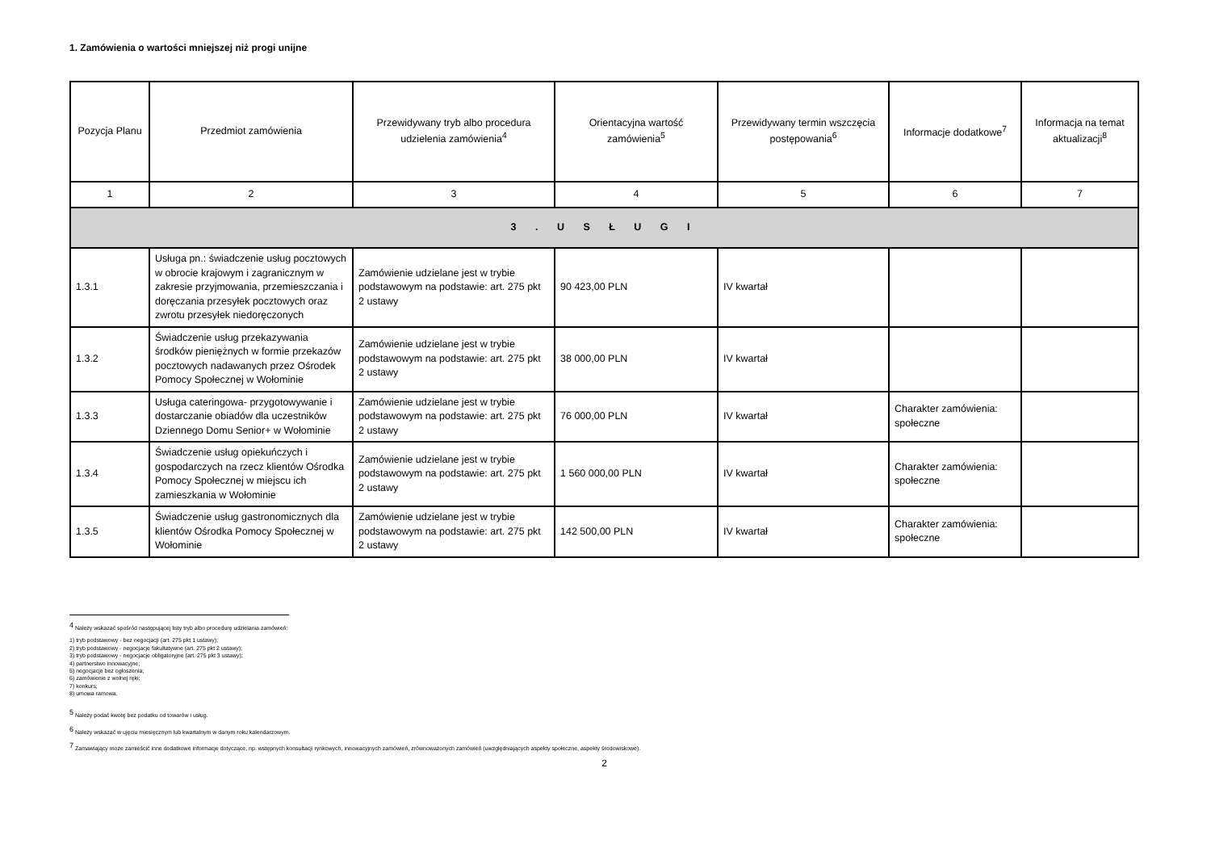1. Zamówienia o wartości mniejszej niż progi unijne
| Pozycja Planu | Przedmiot zamówienia | Przewidywany tryb albo procedura udzielenia zamówienia<sup>4</sup> | Orientacyjna wartość zamówienia<sup>5</sup> | Przewidywany termin wszczęcia postępowania<sup>6</sup> | Informacje dodatkowe<sup>7</sup> | Informacja na temat aktualizacji<sup>8</sup> |
| --- | --- | --- | --- | --- | --- | --- |
| 1 | 2 | 3 | 4 | 5 | 6 | 7 |
| 3 . U S Ł U G I | | | | | | |
| 1.3.1 | Usługa pn.: świadczenie usług pocztowych w obrocie krajowym i zagranicznym w zakresie przyjmowania, przemieszczania i doręczania przesyłek pocztowych oraz zwrotu przesyłek niedoręczonych | Zamówienie udzielane jest w trybie podstawowym na podstawie: art. 275 pkt 2 ustawy | 90 423,00 PLN | IV kwartał | | |
| 1.3.2 | Świadczenie usług przekazywania środków pieniężnych w formie przekazów pocztowych nadawanych przez Ośrodek Pomocy Społecznej w Wołominie | Zamówienie udzielane jest w trybie podstawowym na podstawie: art. 275 pkt 2 ustawy | 38 000,00 PLN | IV kwartał | | |
| 1.3.3 | Usługa cateringowa- przygotowywanie i dostarczanie obiadów dla uczestników Dziennego Domu Senior+ w Wołominie | Zamówienie udzielane jest w trybie podstawowym na podstawie: art. 275 pkt 2 ustawy | 76 000,00 PLN | IV kwartał | Charakter zamówienia: społeczne | |
| 1.3.4 | Świadczenie usług opiekuńczych i gospodarczych na rzecz klientów Ośrodka Pomocy Społecznej w miejscu ich zamieszkania w Wołominie | Zamówienie udzielane jest w trybie podstawowym na podstawie: art. 275 pkt 2 ustawy | 1 560 000,00 PLN | IV kwartał | Charakter zamówienia: społeczne | |
| 1.3.5 | Świadczenie usług gastronomicznych dla klientów Ośrodka Pomocy Społecznej w Wołominie | Zamówienie udzielane jest w trybie podstawowym na podstawie: art. 275 pkt 2 ustawy | 142 500,00 PLN | IV kwartał | Charakter zamówienia: społeczne | |
<sup>4</sup> Należy wskazać spośród następującej listy tryb albo procedurę udzielania zamówień:
1) tryb podstawowy - bez negocjacji (art. 275 pkt 1 ustawy);
2) tryb podstawowy - negocjacje fakultatywne (art. 275 pkt 2 ustawy);
3) tryb podstawowy - negocjacje obligatoryjne (art. 275 pkt 3 ustawy);
4) partnerstwo innowacyjne;
5) negocjacje bez ogłoszenia;
6) zamówienie z wolnej ręki;
7) konkurs;
8) umowa ramowa.
<sup>5</sup> Należy podać kwotę bez podatku od towarów i usług.
<sup>6</sup> Należy wskazać w ujęciu miesięcznym lub kwartalnym w danym roku kalendarzowym.
<sup>7</sup> Zamawiający może zamieścić inne dodatkowe informacje dotyczące, np. wstępnych konsultacji rynkowych, innowacyjnych zamówień, zrównoważonych zamówień (uwzględniających aspekty społeczne, aspekty środowiskowe).
2